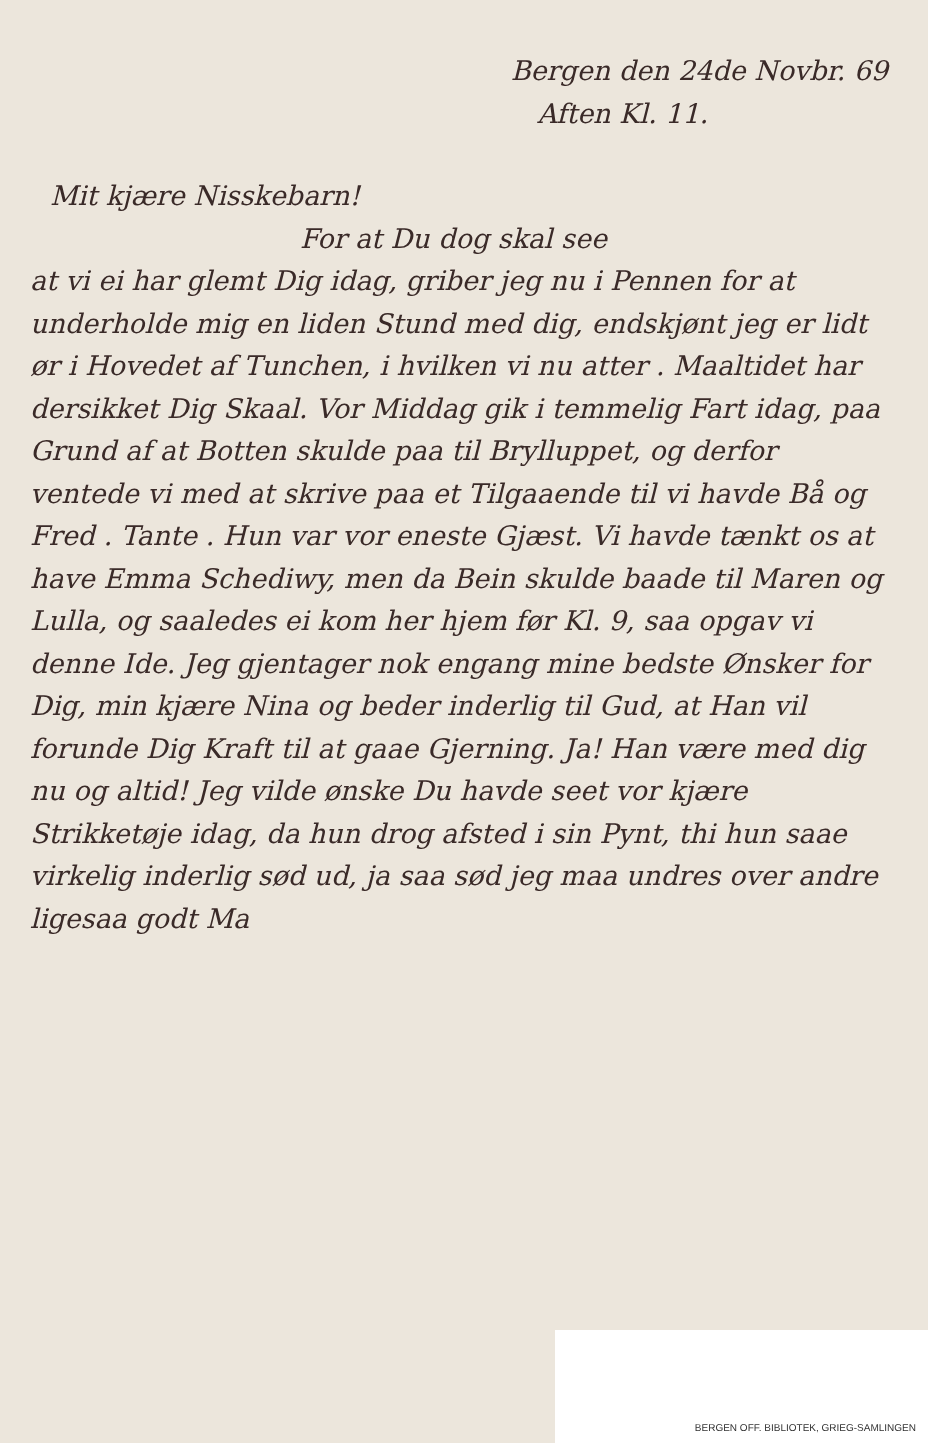Bergen den 24de Novbr. 69
Aften Kl. 11.
Mit kjære Nisskebarn!
For at Du dog skal see
at vi ei har glemt Dig idag, griber jeg nu i Pennen for at underholde mig en liden Stund med dig, endskjønt jeg er lidt ør i Hovedet af Tunchen, i hvilken vi nu atter . Maaltidet har dersikket Dig Skaal. Vor Middag gik i temmelig Fart idag, paa Grund af at Botten skulde paa til Brylluppet, og derfor ventede vi med at skrive paa et Tilgaaende til vi havde Bå og Fred . Tante . Hun var vor eneste Gjæst. Vi havde tænkt os at have Emma Schediwy, men da Bein skulde baade til Maren og Lulla, og saaledes ei kom her hjem før Kl. 9, saa opgav vi denne Ide. Jeg gjentager nok engang mine bedste Ønsker for Dig, min kjære Nina og beder inderlig til Gud, at Han vil forunde Dig Kraft til at gaae Gjerning. Ja! Han være med dig nu og altid! Jeg vilde ønske Du havde seet vor kjære Strikketøje idag, da hun drog afsted i sin Pynt, thi hun saae virkelig inderlig sød ud, ja saa sød jeg maa undres over andre ligesaa godt Ma
BERGEN OFF. BIBLIOTEK, GRIEG-SAMLINGEN